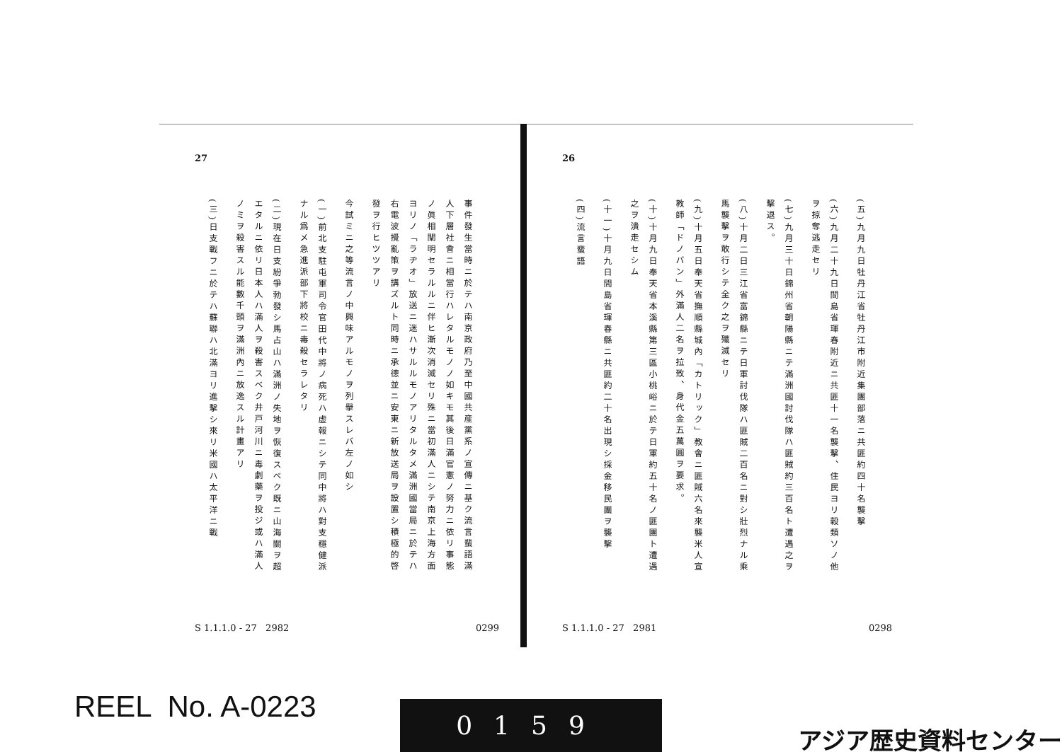27
事件發生當時ニ於テハ南京政府乃至中國共産黨系ノ宣傳ニ基ク流言蜚語滿人下層社會ニ相當行ハレタルモノノ如キモ其後日滿官憲ノ努力ニ依リ事態ノ眞相闡明セラルルニ伴ヒ漸次消滅セリ殊ニ當初滿人ニシテ南京上海方面ヨリノ「ラヂオ」放送ニ迷ハサルルモノアリタルタメ滿洲國當局ニ於テハ右電波攪亂策ヲ講ズルト同時ニ承德並ニ安東ニ新放送局ヲ設置シ積極的啓發ヲ行ヒツツアリ
今試ミニ之等流言ノ中興味アルモノヲ列擧スレバ左ノ如シ
(一)前北支駐屯軍司令官田代中將ノ病死ハ虚報ニシテ同中將ハ對支穩健派ナル爲メ急進派部下將校ニ毒殺セラレタリ
(二)現在日支紛爭勃發シ馬占山ハ滿洲ノ失地ヲ恢復スベク既ニ山海關ヲ超エタルニ依リ日本人ハ滿人ヲ殺害スベク井戸河川ニ毒劇藥ヲ投ジ或ハ滿人ノミヲ殺害スル能數千頭ヲ滿洲內ニ放逸スル計畫アリ
(三)日支戰フニ於テハ蘇聯ハ北滿ヨリ進擊シ來リ米國ハ太平洋ニ戰
S 1.1.1.0 - 27 2982 0299
26
(五)九月九日牡丹江省牡丹江市附近集團部落ニ共匪約四十名襲擊
(六)九月二十九日間島省琿春附近ニ共匪十一名襲擊、住民ヨリ穀類ソノ他ヲ掠奪逃走セリ
(七)九月三十日錦州省朝陽縣ニテ滿洲國討伐隊ハ匪賊約三百名ト遭遇之ヲ擊退ス。
(八)十月二日三江省富錦縣ニテ日軍討伐隊ハ匪賊二百名ニ對シ壯烈ナル乘馬襲擊ヲ敢行シテ全ク之ヲ殲滅セリ
(九)十月五日奉天省撫順縣城內「カトリック」教會ニ匪賊六名來襲米人宣教師「ドノバン」外滿人二名ヲ拉致、身代金五萬圓ヲ要求。
(十)十月九日奉天省本溪縣第三區小桃峪ニ於テ日軍約五十名ノ匪團ト遭遇之ヲ潰走セシム
(十一)十月九日間島省琿春縣ニ共匪約二十名出現シ採金移民團ヲ襲擊
(四)流言蜚語
S 1.1.1.0 - 27 2981 0298
REEL No. A-0223 0159
アジア歴史資料センター